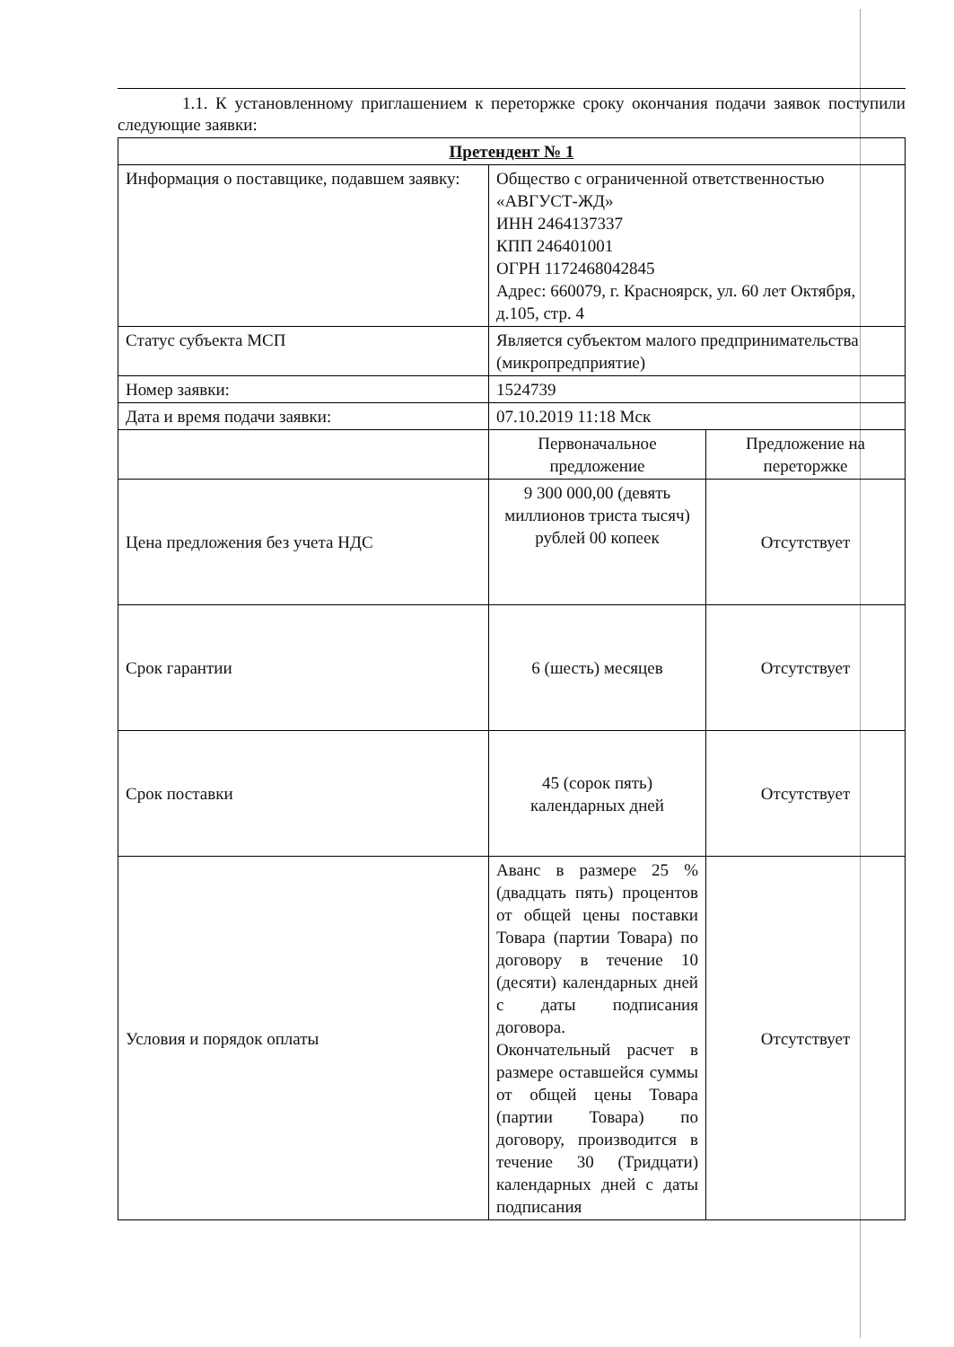1.1. К установленному приглашением к переторжке сроку окончания подачи заявок поступили следующие заявки:
| Претендент № 1 | | |
| Информация о поставщике, подавшем заявку: | Общество с ограниченной ответственностью «АВГУСТ-ЖД» ИНН 2464137337 КПП 246401001 ОГРН 1172468042845 Адрес: 660079, г. Красноярск, ул. 60 лет Октября, д.105, стр. 4 | |
| Статус субъекта МСП | Является субъектом малого предпринимательства (микропредприятие) | |
| Номер заявки: | 1524739 | |
| Дата и время подачи заявки: | 07.10.2019 11:18 Мск | |
| | Первоначальное предложение | Предложение на переторжке |
| Цена предложения без учета НДС | 9 300 000,00 (девять миллионов триста тысяч) рублей 00 копеек | Отсутствует |
| Срок гарантии | 6 (шесть) месяцев | Отсутствует |
| Срок поставки | 45 (сорок пять) календарных дней | Отсутствует |
| Условия и порядок оплаты | Аванс в размере 25 % (двадцать пять) процентов от общей цены поставки Товара (партии Товара) по договору в течение 10 (десяти) календарных дней с даты подписания договора. Окончательный расчет в размере оставшейся суммы от общей цены Товара (партии Товара) по договору, производится в течение 30 (Тридцати) календарных дней с даты подписания | Отсутствует |